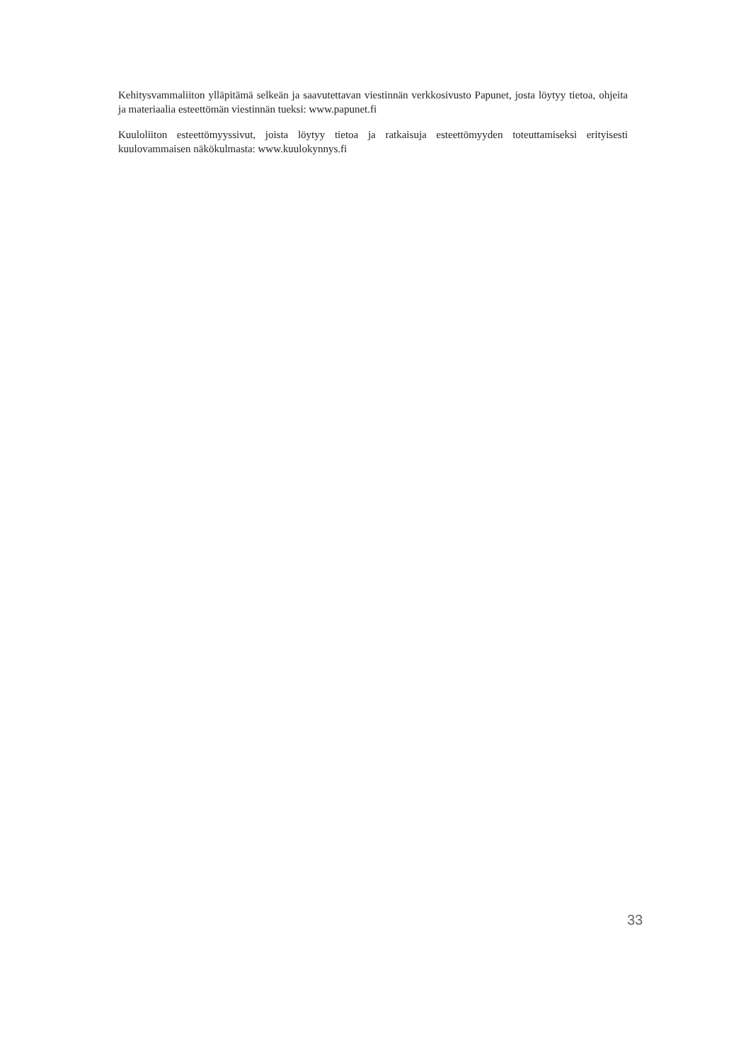Kehitysvammaliiton ylläpitämä selkeän ja saavutettavan viestinnän verkkosivusto Papunet, josta löytyy tietoa, ohjeita ja materiaalia esteettömän viestinnän tueksi: www.papunet.fi
Kuuloliiton esteettömyyssivut, joista löytyy tietoa ja ratkaisuja esteettömyyden toteuttamiseksi erityisesti kuulovammaisen näkökulmasta: www.kuulokynnys.fi
33